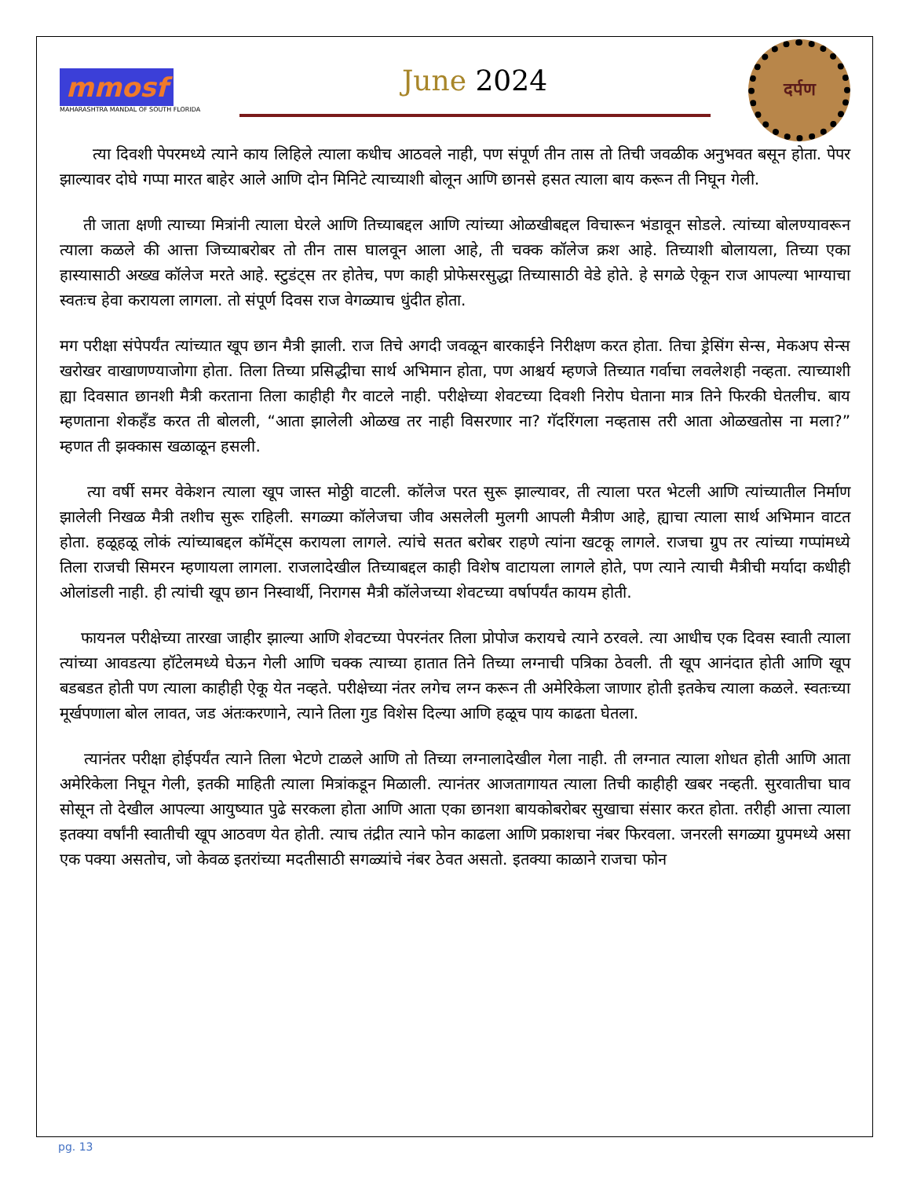mmosf
MAHARASHTRA MANDAL OF SOUTH FLORIDA
June 2024
दर्पण
त्या दिवशी पेपरमध्ये त्याने काय लिहिले त्याला कधीच आठवले नाही, पण संपूर्ण तीन तास तो तिची जवळीक अनुभवत बसून होता. पेपर झाल्यावर दोघे गप्पा मारत बाहेर आले आणि दोन मिनिटे त्याच्याशी बोलून आणि छानसे हसत त्याला बाय करून ती निघून गेली.
ती जाता क्षणी त्याच्या मित्रांनी त्याला घेरले आणि तिच्याबद्दल आणि त्यांच्या ओळखीबद्दल विचारून भंडावून सोडले. त्यांच्या बोलण्यावरून त्याला कळले की आत्ता जिच्याबरोबर तो तीन तास घालवून आला आहे, ती चक्क कॉलेज क्रश आहे. तिच्याशी बोलायला, तिच्या एका हास्यासाठी अख्ख कॉलेज मरते आहे. स्टुडंट्स तर होतेच, पण काही प्रोफेसरसुद्धा तिच्यासाठी वेडे होते. हे सगळे ऐकून राज आपल्या भाग्याचा स्वतःच हेवा करायला लागला. तो संपूर्ण दिवस राज वेगळ्याच धुंदीत होता.
मग परीक्षा संपेपर्यंत त्यांच्यात खूप छान मैत्री झाली. राज तिचे अगदी जवळून बारकाईने निरीक्षण करत होता. तिचा ड्रेसिंग सेन्स, मेकअप सेन्स खरोखर वाखाणण्याजोगा होता. तिला तिच्या प्रसिद्धीचा सार्थ अभिमान होता, पण आश्चर्य म्हणजे तिच्यात गर्वाचा लवलेशही नव्हता. त्याच्याशी ह्या दिवसात छानशी मैत्री करताना तिला काहीही गैर वाटले नाही. परीक्षेच्या शेवटच्या दिवशी निरोप घेताना मात्र तिने फिरकी घेतलीच. बाय म्हणताना शेकहँड करत ती बोलली, “आता झालेली ओळख तर नाही विसरणार ना? गॅदरिंगला नव्हतास तरी आता ओळखतोस ना मला?” म्हणत ती झक्कास खळाळून हसली.
त्या वर्षी समर वेकेशन त्याला खूप जास्त मोठ्ठी वाटली. कॉलेज परत सुरू झाल्यावर, ती त्याला परत भेटली आणि त्यांच्यातील निर्माण झालेली निखळ मैत्री तशीच सुरू राहिली. सगळ्या कॉलेजचा जीव असलेली मुलगी आपली मैत्रीण आहे, ह्याचा त्याला सार्थ अभिमान वाटत होता. हळूहळू लोकं त्यांच्याबद्दल कॉमेंट्स करायला लागले. त्यांचे सतत बरोबर राहणे त्यांना खटकू लागले. राजचा ग्रुप तर त्यांच्या गप्पांमध्ये तिला राजची सिमरन म्हणायला लागला. राजलादेखील तिच्याबद्दल काही विशेष वाटायला लागले होते, पण त्याने त्याची मैत्रीची मर्यादा कधीही ओलांडली नाही. ही त्यांची खूप छान निस्वार्थी, निरागस मैत्री कॉलेजच्या शेवटच्या वर्षापर्यंत कायम होती.
फायनल परीक्षेच्या तारखा जाहीर झाल्या आणि शेवटच्या पेपरनंतर तिला प्रोपोज करायचे त्याने ठरवले. त्या आधीच एक दिवस स्वाती त्याला त्यांच्या आवडत्या हॉटेलमध्ये घेऊन गेली आणि चक्क त्याच्या हातात तिने तिच्या लग्नाची पत्रिका ठेवली. ती खूप आनंदात होती आणि खूप बडबडत होती पण त्याला काहीही ऐकू येत नव्हते. परीक्षेच्या नंतर लगेच लग्न करून ती अमेरिकेला जाणार होती इतकेच त्याला कळले. स्वतःच्या मूर्खपणाला बोल लावत, जड अंतःकरणाने, त्याने तिला गुड विशेस दिल्या आणि हळूच पाय काढता घेतला.
त्यानंतर परीक्षा होईपर्यंत त्याने तिला भेटणे टाळले आणि तो तिच्या लग्नालादेखील गेला नाही. ती लग्नात त्याला शोधत होती आणि आता अमेरिकेला निघून गेली, इतकी माहिती त्याला मित्रांकडून मिळाली. त्यानंतर आजतागायत त्याला तिची काहीही खबर नव्हती. सुरवातीचा घाव सोसून तो देखील आपल्या आयुष्यात पुढे सरकला होता आणि आता एका छानशा बायकोबरोबर सुखाचा संसार करत होता. तरीही आत्ता त्याला इतक्या वर्षांनी स्वातीची खूप आठवण येत होती. त्याच तंद्रीत त्याने फोन काढला आणि प्रकाशचा नंबर फिरवला. जनरली सगळ्या ग्रुपमध्ये असा एक पक्या असतोच, जो केवळ इतरांच्या मदतीसाठी सगळ्यांचे नंबर ठेवत असतो. इतक्या काळाने राजचा फोन
pg. 13